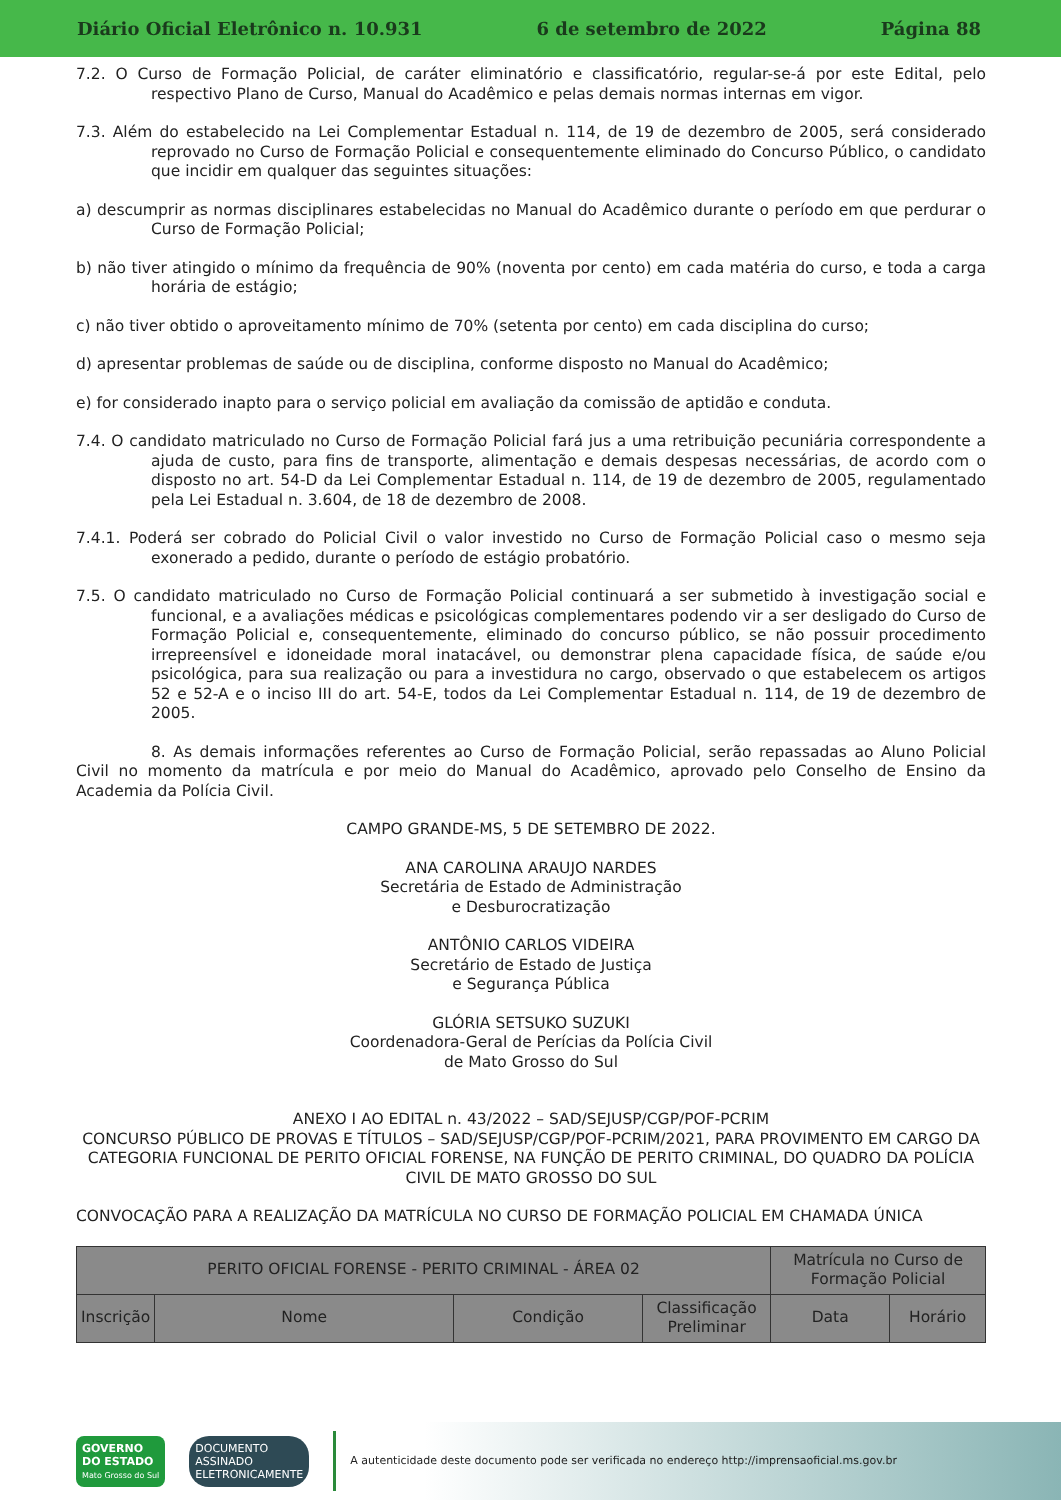Diário Oficial Eletrônico n. 10.931 6 de setembro de 2022 Página 88
7.2. O Curso de Formação Policial, de caráter eliminatório e classificatório, regular-se-á por este Edital, pelo respectivo Plano de Curso, Manual do Acadêmico e pelas demais normas internas em vigor.
7.3. Além do estabelecido na Lei Complementar Estadual n. 114, de 19 de dezembro de 2005, será considerado reprovado no Curso de Formação Policial e consequentemente eliminado do Concurso Público, o candidato que incidir em qualquer das seguintes situações:
a) descumprir as normas disciplinares estabelecidas no Manual do Acadêmico durante o período em que perdurar o Curso de Formação Policial;
b) não tiver atingido o mínimo da frequência de 90% (noventa por cento) em cada matéria do curso, e toda a carga horária de estágio;
c) não tiver obtido o aproveitamento mínimo de 70% (setenta por cento) em cada disciplina do curso;
d) apresentar problemas de saúde ou de disciplina, conforme disposto no Manual do Acadêmico;
e) for considerado inapto para o serviço policial em avaliação da comissão de aptidão e conduta.
7.4. O candidato matriculado no Curso de Formação Policial fará jus a uma retribuição pecuniária correspondente a ajuda de custo, para fins de transporte, alimentação e demais despesas necessárias, de acordo com o disposto no art. 54-D da Lei Complementar Estadual n. 114, de 19 de dezembro de 2005, regulamentado pela Lei Estadual n. 3.604, de 18 de dezembro de 2008.
7.4.1. Poderá ser cobrado do Policial Civil o valor investido no Curso de Formação Policial caso o mesmo seja exonerado a pedido, durante o período de estágio probatório.
7.5. O candidato matriculado no Curso de Formação Policial continuará a ser submetido à investigação social e funcional, e a avaliações médicas e psicológicas complementares podendo vir a ser desligado do Curso de Formação Policial e, consequentemente, eliminado do concurso público, se não possuir procedimento irrepreensível e idoneidade moral inatacável, ou demonstrar plena capacidade física, de saúde e/ou psicológica, para sua realização ou para a investidura no cargo, observado o que estabelecem os artigos 52 e 52-A e o inciso III do art. 54-E, todos da Lei Complementar Estadual n. 114, de 19 de dezembro de 2005.
8. As demais informações referentes ao Curso de Formação Policial, serão repassadas ao Aluno Policial Civil no momento da matrícula e por meio do Manual do Acadêmico, aprovado pelo Conselho de Ensino da Academia da Polícia Civil.
CAMPO GRANDE-MS, 5 DE SETEMBRO DE 2022.
ANA CAROLINA ARAUJO NARDES
Secretária de Estado de Administração
e Desburocratização
ANTÔNIO CARLOS VIDEIRA
Secretário de Estado de Justiça
e Segurança Pública
GLÓRIA SETSUKO SUZUKI
Coordenadora-Geral de Perícias da Polícia Civil
de Mato Grosso do Sul
ANEXO I AO EDITAL n. 43/2022 – SAD/SEJUSP/CGP/POF-PCRIM
CONCURSO PÚBLICO DE PROVAS E TÍTULOS – SAD/SEJUSP/CGP/POF-PCRIM/2021, PARA PROVIMENTO EM CARGO DA CATEGORIA FUNCIONAL DE PERITO OFICIAL FORENSE, NA FUNÇÃO DE PERITO CRIMINAL, DO QUADRO DA POLÍCIA CIVIL DE MATO GROSSO DO SUL
CONVOCAÇÃO PARA A REALIZAÇÃO DA MATRÍCULA NO CURSO DE FORMAÇÃO POLICIAL EM CHAMADA ÚNICA
| PERITO OFICIAL FORENSE - PERITO CRIMINAL - ÁREA 02 | | | | Matrícula no Curso de Formação Policial | |
| --- | --- | --- | --- | --- | --- |
| Inscrição | Nome | Condição | Classificação Preliminar | Data | Horário |
GOVERNO
DO ESTADO
Mato Grosso do Sul
DOCUMENTO
ASSINADO
ELETRONICAMENTE
A autenticidade deste documento pode ser verificada no endereço http://imprensaoficial.ms.gov.br